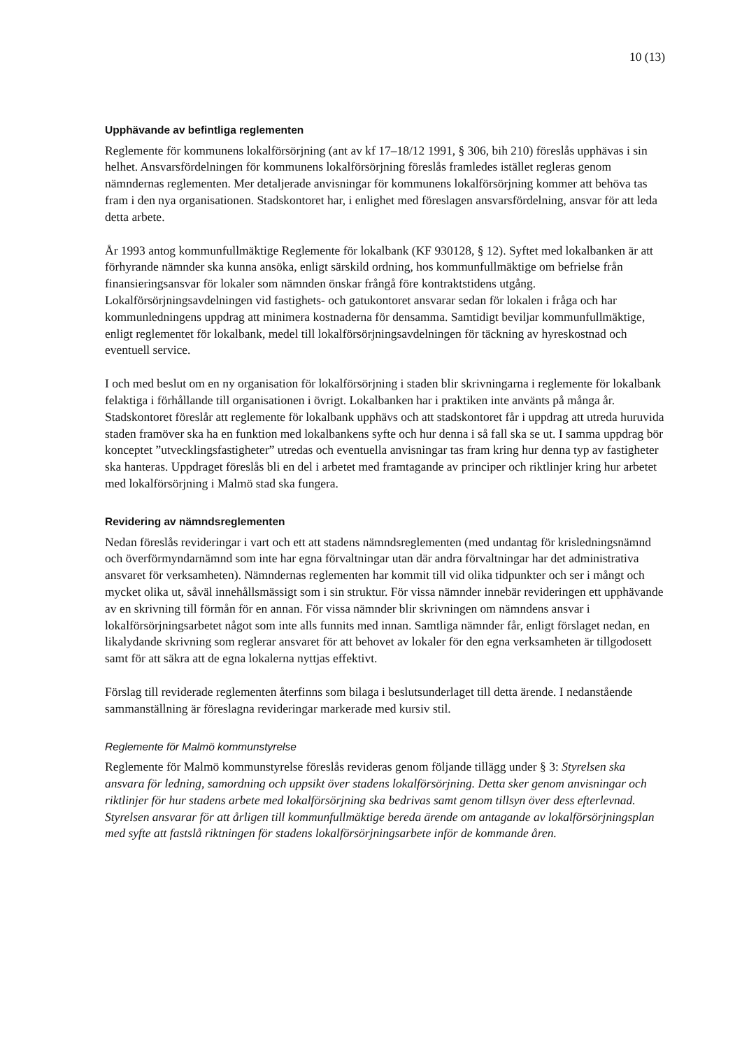10 (13)
Upphävande av befintliga reglementen
Reglemente för kommunens lokalförsörjning (ant av kf 17–18/12 1991, § 306, bih 210) föreslås upphävas i sin helhet. Ansvarsfördelningen för kommunens lokalförsörjning föreslås framledes istället regleras genom nämndernas reglementen. Mer detaljerade anvisningar för kommunens lokalförsörjning kommer att behöva tas fram i den nya organisationen. Stadskontoret har, i enlighet med föreslagen ansvarsfördelning, ansvar för att leda detta arbete.
År 1993 antog kommunfullmäktige Reglemente för lokalbank (KF 930128, § 12). Syftet med lokalbanken är att förhyrande nämnder ska kunna ansöka, enligt särskild ordning, hos kommunfullmäktige om befrielse från finansieringsansvar för lokaler som nämnden önskar frångå före kontraktstidens utgång. Lokalförsörjningsavdelningen vid fastighets- och gatukontoret ansvarar sedan för lokalen i fråga och har kommunledningens uppdrag att minimera kostnaderna för densamma. Samtidigt beviljar kommunfullmäktige, enligt reglementet för lokalbank, medel till lokalförsörjningsavdelningen för täckning av hyreskostnad och eventuell service.
I och med beslut om en ny organisation för lokalförsörjning i staden blir skrivningarna i reglemente för lokalbank felaktiga i förhållande till organisationen i övrigt. Lokalbanken har i praktiken inte använts på många år. Stadskontoret föreslår att reglemente för lokalbank upphävs och att stadskontoret får i uppdrag att utreda huruvida staden framöver ska ha en funktion med lokalbankens syfte och hur denna i så fall ska se ut. I samma uppdrag bör konceptet ”utvecklingsfastigheter” utredas och eventuella anvisningar tas fram kring hur denna typ av fastigheter ska hanteras. Uppdraget föreslås bli en del i arbetet med framtagande av principer och riktlinjer kring hur arbetet med lokalförsörjning i Malmö stad ska fungera.
Revidering av nämndsreglementen
Nedan föreslås revideringar i vart och ett att stadens nämndsreglementen (med undantag för krisledningsnämnd och överförmyndarnämnd som inte har egna förvaltningar utan där andra förvaltningar har det administrativa ansvaret för verksamheten). Nämndernas reglementen har kommit till vid olika tidpunkter och ser i mångt och mycket olika ut, såväl innehållsmässigt som i sin struktur. För vissa nämnder innebär revideringen ett upphävande av en skrivning till förmån för en annan. För vissa nämnder blir skrivningen om nämndens ansvar i lokalförsörjningsarbetet något som inte alls funnits med innan. Samtliga nämnder får, enligt förslaget nedan, en likalydande skrivning som reglerar ansvaret för att behovet av lokaler för den egna verksamheten är tillgodosett samt för att säkra att de egna lokalerna nyttjas effektivt.
Förslag till reviderade reglementen återfinns som bilaga i beslutsunderlaget till detta ärende. I nedanstående sammanställning är föreslagna revideringar markerade med kursiv stil.
Reglemente för Malmö kommunstyrelse
Reglemente för Malmö kommunstyrelse föreslås revideras genom följande tillägg under § 3: Styrelsen ska ansvara för ledning, samordning och uppsikt över stadens lokalförsörjning. Detta sker genom anvisningar och riktlinjer för hur stadens arbete med lokalförsörjning ska bedrivas samt genom tillsyn över dess efterlevnad. Styrelsen ansvarar för att årligen till kommunfullmäktige bereda ärende om antagande av lokalförsörjningsplan med syfte att fastslå riktningen för stadens lokalförsörjningsarbete inför de kommande åren.